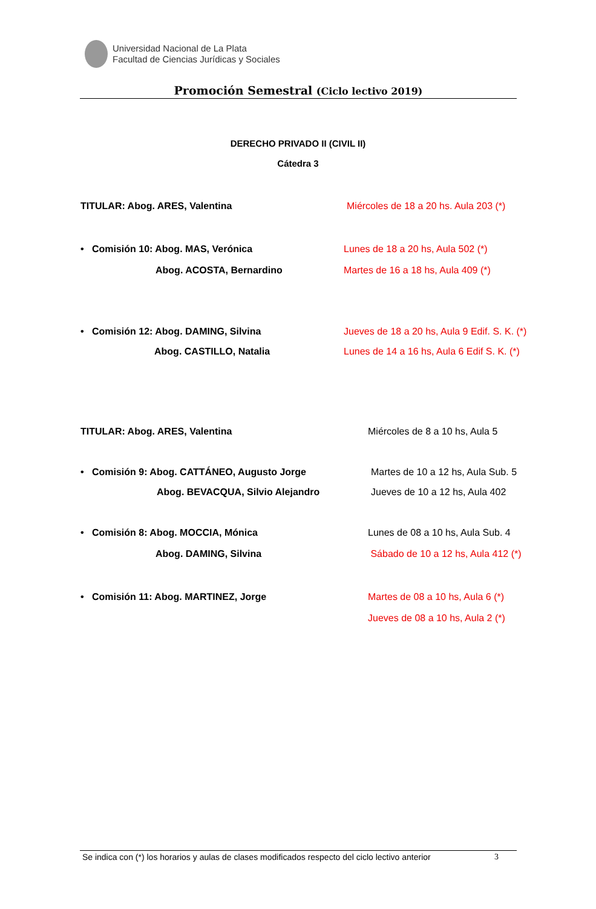Universidad Nacional de La Plata
Facultad de Ciencias Jurídicas y Sociales
Promoción Semestral (Ciclo lectivo 2019)
DERECHO PRIVADO II (CIVIL II)
Cátedra 3
TITULAR: Abog. ARES, Valentina Miércoles de 18 a 20 hs. Aula 203 (*)
• Comisión 10: Abog. MAS, Verónica Lunes de 18 a 20 hs, Aula 502 (*)
Abog. ACOSTA, Bernardino Martes de 16 a 18 hs, Aula 409 (*)
• Comisión 12: Abog. DAMING, Silvina Jueves de 18 a 20 hs, Aula 9 Edif. S. K. (*)
Abog. CASTILLO, Natalia Lunes de 14 a 16 hs, Aula 6 Edif S. K. (*)
TITULAR: Abog. ARES, Valentina Miércoles de 8 a 10 hs, Aula 5
• Comisión 9: Abog. CATTÁNEO, Augusto Jorge Martes de 10 a 12 hs, Aula Sub. 5
Abog. BEVACQUA, Silvio Alejandro Jueves de 10 a 12 hs, Aula 402
• Comisión 8: Abog. MOCCIA, Mónica Lunes de 08 a 10 hs, Aula Sub. 4
Abog. DAMING, Silvina Sábado de 10 a 12 hs, Aula 412 (*)
• Comisión 11: Abog. MARTINEZ, Jorge Martes de 08 a 10 hs, Aula 6 (*)
Jueves de 08 a 10 hs, Aula 2 (*)
Se indica con (*) los horarios y aulas de clases modificados respecto del ciclo lectivo anterior 3